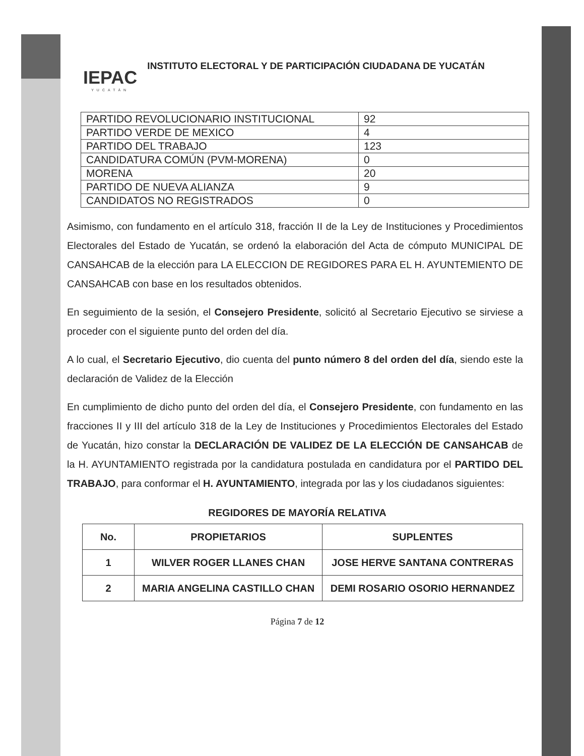IEPAC
YUCATÁN
INSTITUTO ELECTORAL Y DE PARTICIPACIÓN CIUDADANA DE YUCATÁN
| PARTIDO REVOLUCIONARIO INSTITUCIONAL | 92 |
| PARTIDO VERDE DE MEXICO | 4 |
| PARTIDO DEL TRABAJO | 123 |
| CANDIDATURA COMÚN (PVM-MORENA) | 0 |
| MORENA | 20 |
| PARTIDO DE NUEVA ALIANZA | 9 |
| CANDIDATOS NO REGISTRADOS | 0 |
Asimismo, con fundamento en el artículo 318, fracción II de la Ley de Instituciones y Procedimientos Electorales del Estado de Yucatán, se ordenó la elaboración del Acta de cómputo MUNICIPAL DE CANSAHCAB de la elección para LA ELECCION DE REGIDORES PARA EL H. AYUNTEMIENTO DE CANSAHCAB con base en los resultados obtenidos.
En seguimiento de la sesión, el Consejero Presidente, solicitó al Secretario Ejecutivo se sirviese a proceder con el siguiente punto del orden del día.
A lo cual, el Secretario Ejecutivo, dio cuenta del punto número 8 del orden del día, siendo este la declaración de Validez de la Elección
En cumplimiento de dicho punto del orden del día, el Consejero Presidente, con fundamento en las fracciones II y III del artículo 318 de la Ley de Instituciones y Procedimientos Electorales del Estado de Yucatán, hizo constar la DECLARACIÓN DE VALIDEZ DE LA ELECCIÓN DE CANSAHCAB de la H. AYUNTAMIENTO registrada por la candidatura postulada en candidatura por el PARTIDO DEL TRABAJO, para conformar el H. AYUNTAMIENTO, integrada por las y los ciudadanos siguientes:
REGIDORES DE MAYORÍA RELATIVA
| No. | PROPIETARIOS | SUPLENTES |
| --- | --- | --- |
| 1 | WILVER ROGER LLANES CHAN | JOSE HERVE SANTANA CONTRERAS |
| 2 | MARIA ANGELINA CASTILLO CHAN | DEMI ROSARIO OSORIO HERNANDEZ |
Página 7 de 12